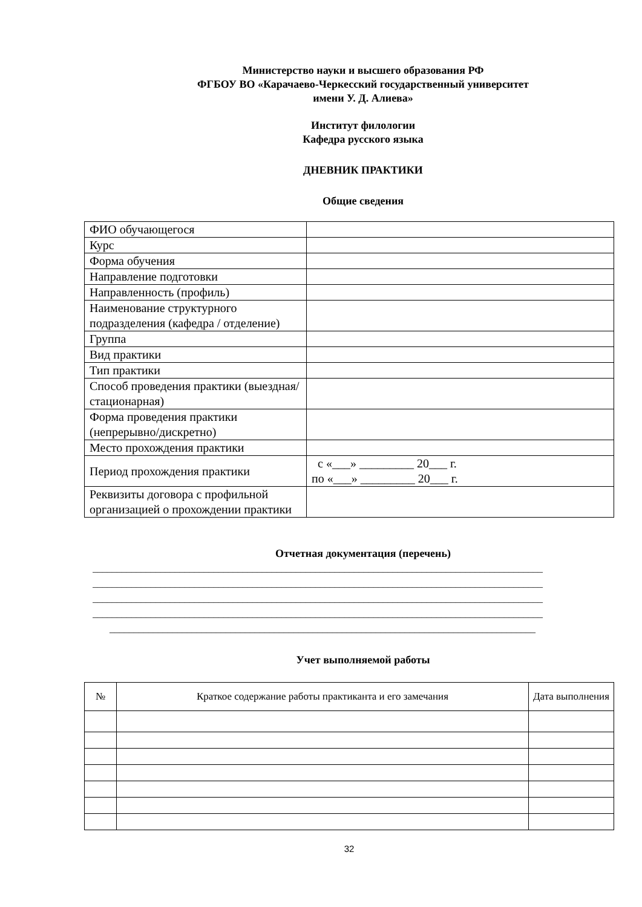Министерство науки и высшего образования РФ
ФГБОУ ВО «Карачаево-Черкесский государственный университет
имени У. Д. Алиева»
Институт филологии
Кафедра русского языка
ДНЕВНИК ПРАКТИКИ
Общие сведения
| ФИО обучающегося | |
| Курс | |
| Форма обучения | |
| Направление подготовки | |
| Направленность (профиль) | |
| Наименование структурного подразделения (кафедра / отделение) | |
| Группа | |
| Вид практики | |
| Тип практики | |
| Способ проведения практики (выездная/стационарная) | |
| Форма проведения практики (непрерывно/дискретно) | |
| Место прохождения практики | |
| Период прохождения практики | с «___» _________ 20___ г. по «___» _________ 20___ г. |
| Реквизиты договора с профильной организацией о прохождении практики | |
Отчетная документация (перечень)
_____________________________________________________________________________________________
_____________________________________________________________________________________________
_____________________________________________________________________________________________
_____________________________________________________________________________________________
________________________________________________________________________________________
Учет выполняемой работы
| № | Краткое содержание работы практиканта и его замечания | Дата выполнения |
| --- | --- | --- |
32